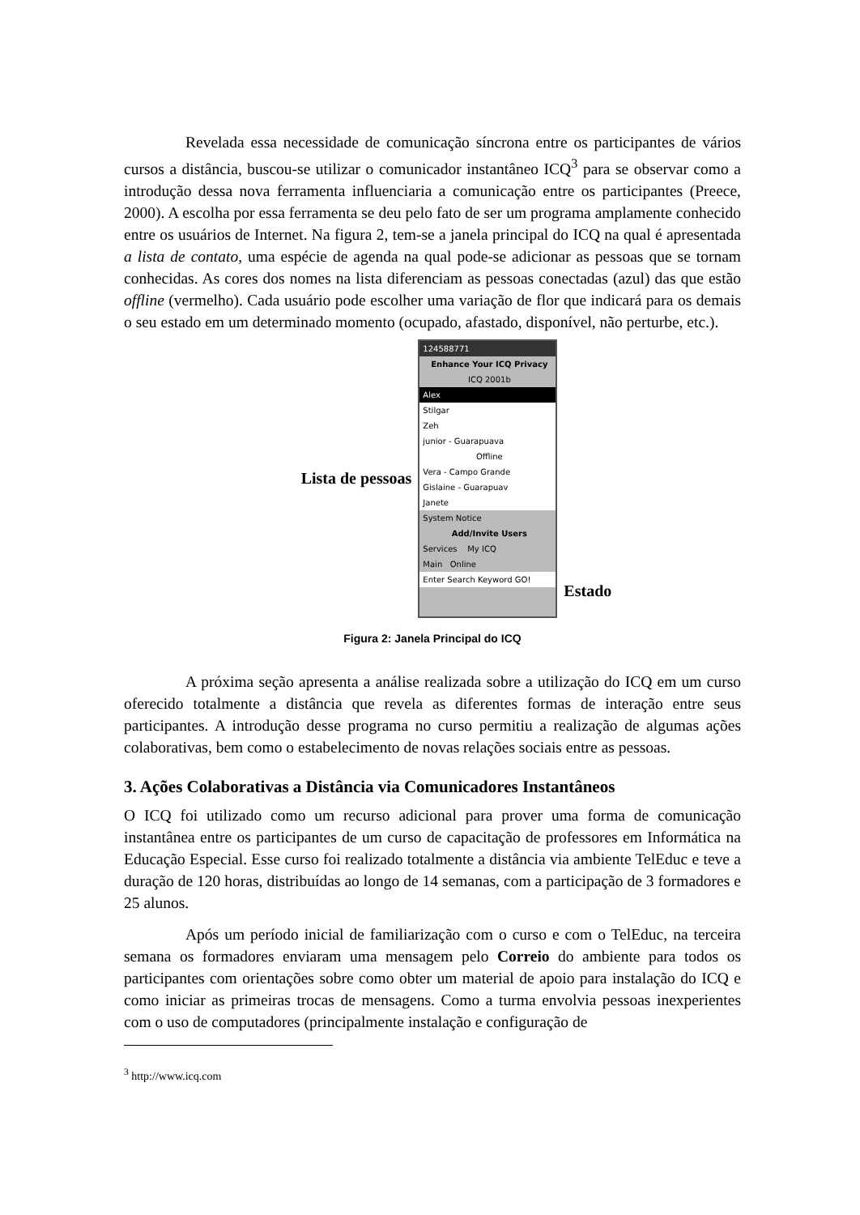Revelada essa necessidade de comunicação síncrona entre os participantes de vários cursos a distância, buscou-se utilizar o comunicador instantâneo ICQ<sup>3</sup> para se observar como a introdução dessa nova ferramenta influenciaria a comunicação entre os participantes (Preece, 2000). A escolha por essa ferramenta se deu pelo fato de ser um programa amplamente conhecido entre os usuários de Internet. Na figura 2, tem-se a janela principal do ICQ na qual é apresentada a lista de contato, uma espécie de agenda na qual pode-se adicionar as pessoas que se tornam conhecidas. As cores dos nomes na lista diferenciam as pessoas conectadas (azul) das que estão offline (vermelho). Cada usuário pode escolher uma variação de flor que indicará para os demais o seu estado em um determinado momento (ocupado, afastado, disponível, não perturbe, etc.).
Lista de pessoas
124588771
Enhance Your ICQ Privacy
ICQ 2001b
Alex
Stilgar
Zeh
junior - Guarapuava
Offline
Vera - Campo Grande
Gislaine - Guarapuav
Janete
System Notice
Add/Invite Users
Services My ICQ
Main Online
Enter Search Keyword GO!
Estado
Figura 2: Janela Principal do ICQ
A próxima seção apresenta a análise realizada sobre a utilização do ICQ em um curso oferecido totalmente a distância que revela as diferentes formas de interação entre seus participantes. A introdução desse programa no curso permitiu a realização de algumas ações colaborativas, bem como o estabelecimento de novas relações sociais entre as pessoas.
3. Ações Colaborativas a Distância via Comunicadores Instantâneos
O ICQ foi utilizado como um recurso adicional para prover uma forma de comunicação instantânea entre os participantes de um curso de capacitação de professores em Informática na Educação Especial. Esse curso foi realizado totalmente a distância via ambiente TelEduc e teve a duração de 120 horas, distribuídas ao longo de 14 semanas, com a participação de 3 formadores e 25 alunos.
Após um período inicial de familiarização com o curso e com o TelEduc, na terceira semana os formadores enviaram uma mensagem pelo Correio do ambiente para todos os participantes com orientações sobre como obter um material de apoio para instalação do ICQ e como iniciar as primeiras trocas de mensagens. Como a turma envolvia pessoas inexperientes com o uso de computadores (principalmente instalação e configuração de
<sup>3</sup> http://www.icq.com